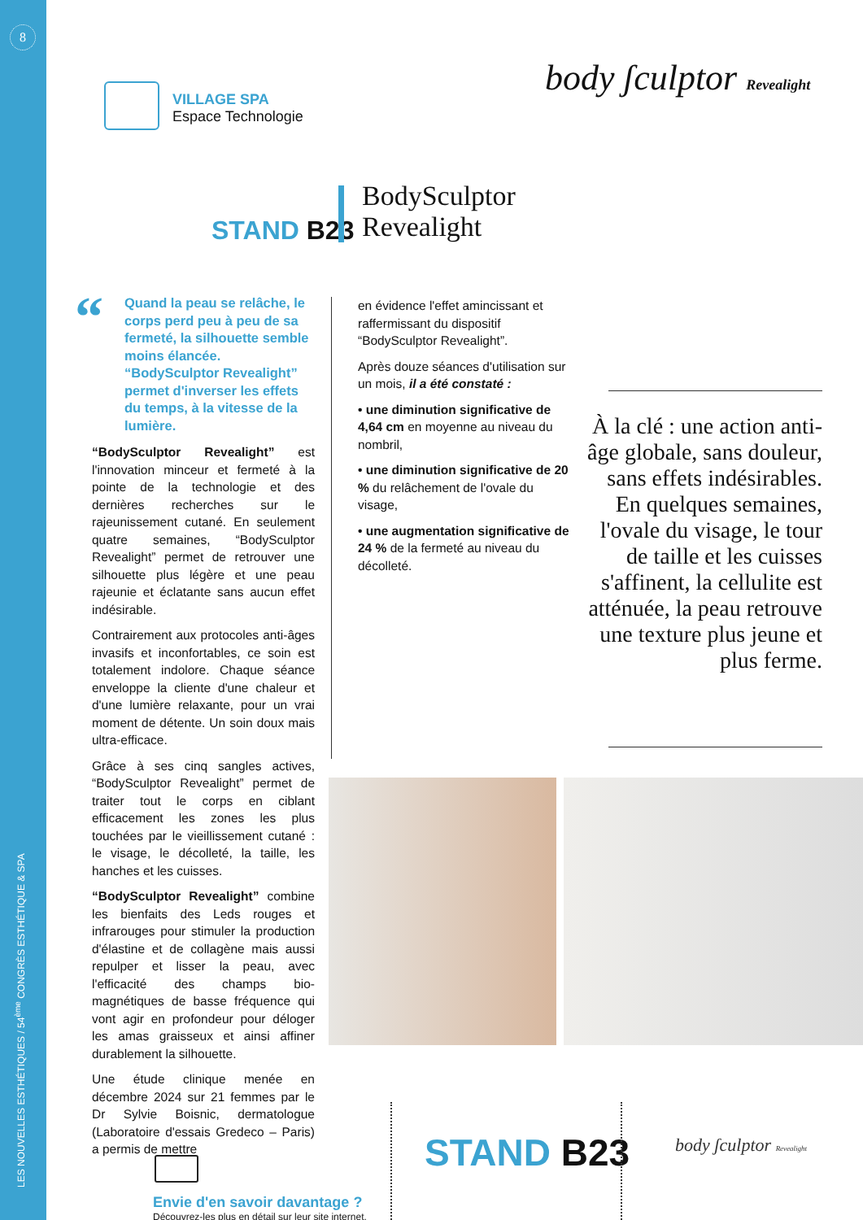8
LES NOUVELLES ESTHÉTIQUES / 54<sup>ème</sup> CONGRÈS ESTHÉTIQUE & SPA
VILLAGE SPA
Espace Technologie
body ʃculptor Revealight
STAND B23
BodySculptor
Revealight
Quand la peau se relâche, le corps perd peu à peu de sa fermeté, la silhouette semble moins élancée. “BodySculptor Revealight” permet d'inverser les effets du temps, à la vitesse de la lumière.
“
“BodySculptor Revealight” est l'innovation minceur et fermeté à la pointe de la technologie et des dernières recherches sur le rajeunissement cutané. En seulement quatre semaines, “BodySculptor Revealight” permet de retrouver une silhouette plus légère et une peau rajeunie et éclatante sans aucun effet indésirable.
Contrairement aux protocoles anti-âges invasifs et inconfortables, ce soin est totalement indolore. Chaque séance enveloppe la cliente d'une chaleur et d'une lumière relaxante, pour un vrai moment de détente. Un soin doux mais ultra-efficace.
Grâce à ses cinq sangles actives, “BodySculptor Revealight” permet de traiter tout le corps en ciblant efficacement les zones les plus touchées par le vieillissement cutané : le visage, le décolleté, la taille, les hanches et les cuisses.
“BodySculptor Revealight” combine les bienfaits des Leds rouges et infrarouges pour stimuler la production d'élastine et de collagène mais aussi repulper et lisser la peau, avec l'efficacité des champs bio-magnétiques de basse fréquence qui vont agir en profondeur pour déloger les amas graisseux et ainsi affiner durablement la silhouette.
Une étude clinique menée en décembre 2024 sur 21 femmes par le Dr Sylvie Boisnic, dermatologue (Laboratoire d'essais Gredeco – Paris) a permis de mettre
en évidence l'effet amincissant et raffermissant du dispositif “BodySculptor Revealight”.
Après douze séances d'utilisation sur un mois, il a été constaté :
• une diminution significative de 4,64 cm en moyenne au niveau du nombril,
• une diminution significative de 20 % du relâchement de l'ovale du visage,
• une augmentation significative de 24 % de la fermeté au niveau du décolleté.
À la clé : une action anti-âge globale, sans douleur, sans effets indésirables. En quelques semaines, l'ovale du visage, le tour de taille et les cuisses s'affinent, la cellulite est atténuée, la peau retrouve une texture plus jeune et plus ferme.
Envie d'en savoir davantage ?
Découvrez-les plus en détail sur leur site internet.
STAND B23 body ʃculptor Revealight